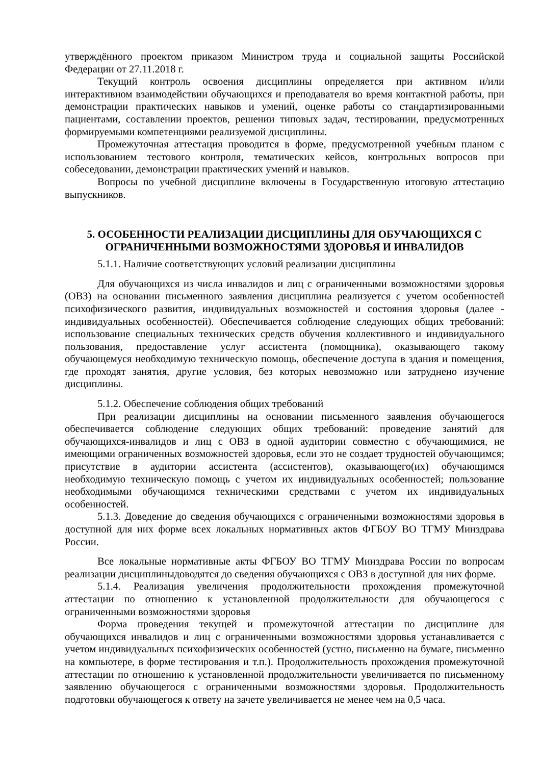утверждённого проектом приказом Министром труда и социальной защиты Российской Федерации от 27.11.2018 г.
Текущий контроль освоения дисциплины определяется при активном и/или интерактивном взаимодействии обучающихся и преподавателя во время контактной работы, при демонстрации практических навыков и умений, оценке работы со стандартизированными пациентами, составлении проектов, решении типовых задач, тестировании, предусмотренных формируемыми компетенциями реализуемой дисциплины.
Промежуточная аттестация проводится в форме, предусмотренной учебным планом с использованием тестового контроля, тематических кейсов, контрольных вопросов при собеседовании, демонстрации практических умений и навыков.
Вопросы по учебной дисциплине включены в Государственную итоговую аттестацию выпускников.
5. ОСОБЕННОСТИ РЕАЛИЗАЦИИ ДИСЦИПЛИНЫ ДЛЯ ОБУЧАЮЩИХСЯ С ОГРАНИЧЕННЫМИ ВОЗМОЖНОСТЯМИ ЗДОРОВЬЯ И ИНВАЛИДОВ
5.1.1. Наличие соответствующих условий реализации дисциплины
Для обучающихся из числа инвалидов и лиц с ограниченными возможностями здоровья (ОВЗ) на основании письменного заявления дисциплина реализуется с учетом особенностей психофизического развития, индивидуальных возможностей и состояния здоровья (далее - индивидуальных особенностей). Обеспечивается соблюдение следующих общих требований: использование специальных технических средств обучения коллективного и индивидуального пользования, предоставление услуг ассистента (помощника), оказывающего такому обучающемуся необходимую техническую помощь, обеспечение доступа в здания и помещения, где проходят занятия, другие условия, без которых невозможно или затруднено изучение дисциплины.
5.1.2. Обеспечение соблюдения общих требований
При реализации дисциплины на основании письменного заявления обучающегося обеспечивается соблюдение следующих общих требований: проведение занятий для обучающихся-инвалидов и лиц с ОВЗ в одной аудитории совместно с обучающимися, не имеющими ограниченных возможностей здоровья, если это не создает трудностей обучающимся; присутствие в аудитории ассистента (ассистентов), оказывающего(их) обучающимся необходимую техническую помощь с учетом их индивидуальных особенностей; пользование необходимыми обучающимся техническими средствами с учетом их индивидуальных особенностей.
5.1.3. Доведение до сведения обучающихся с ограниченными возможностями здоровья в доступной для них форме всех локальных нормативных актов ФГБОУ ВО ТГМУ Минздрава России.
Все локальные нормативные акты ФГБОУ ВО ТГМУ Минздрава России по вопросам реализации дисциплиныдоводятся до сведения обучающихся с ОВЗ в доступной для них форме.
5.1.4. Реализация увеличения продолжительности прохождения промежуточной аттестации по отношению к установленной продолжительности для обучающегося с ограниченными возможностями здоровья
Форма проведения текущей и промежуточной аттестации по дисциплине для обучающихся инвалидов и лиц с ограниченными возможностями здоровья устанавливается с учетом индивидуальных психофизических особенностей (устно, письменно на бумаге, письменно на компьютере, в форме тестирования и т.п.). Продолжительность прохождения промежуточной аттестации по отношению к установленной продолжительности увеличивается по письменному заявлению обучающегося с ограниченными возможностями здоровья. Продолжительность подготовки обучающегося к ответу на зачете увеличивается не менее чем на 0,5 часа.